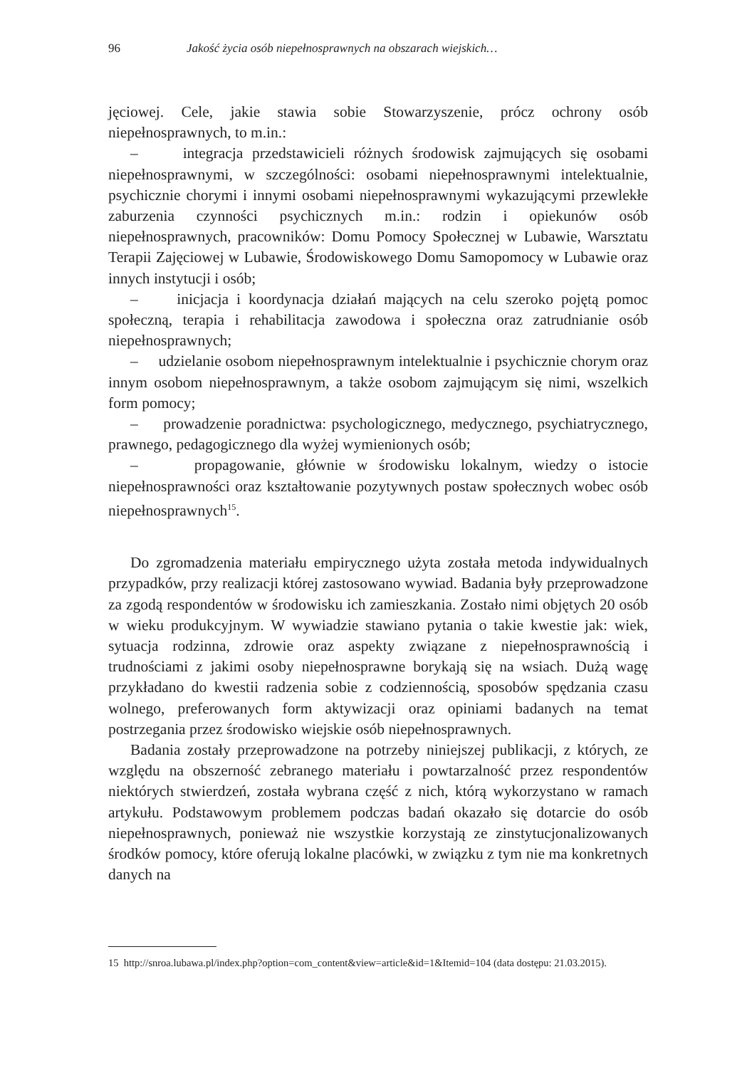96 Jakość życia osób niepełnosprawnych na obszarach wiejskich…
jęciowej. Cele, jakie stawia sobie Stowarzyszenie, prócz ochrony osób niepełnosprawnych, to m.in.:
– integracja przedstawicieli różnych środowisk zajmujących się osobami niepełnosprawnymi, w szczególności: osobami niepełnosprawnymi intelektualnie, psychicznie chorymi i innymi osobami niepełnosprawnymi wykazującymi przewlekłe zaburzenia czynności psychicznych m.in.: rodzin i opiekunów osób niepełnosprawnych, pracowników: Domu Pomocy Społecznej w Lubawie, Warsztatu Terapii Zajęciowej w Lubawie, Środowiskowego Domu Samopomocy w Lubawie oraz innych instytucji i osób;
– inicjacja i koordynacja działań mających na celu szeroko pojętą pomoc społeczną, terapia i rehabilitacja zawodowa i społeczna oraz zatrudnianie osób niepełnosprawnych;
– udzielanie osobom niepełnosprawnym intelektualnie i psychicznie chorym oraz innym osobom niepełnosprawnym, a także osobom zajmującym się nimi, wszelkich form pomocy;
– prowadzenie poradnictwa: psychologicznego, medycznego, psychiatrycznego, prawnego, pedagogicznego dla wyżej wymienionych osób;
– propagowanie, głównie w środowisku lokalnym, wiedzy o istocie niepełnosprawności oraz kształtowanie pozytywnych postaw społecznych wobec osób niepełnosprawnych<sup>15</sup>.
Do zgromadzenia materiału empirycznego użyta została metoda indywidualnych przypadków, przy realizacji której zastosowano wywiad. Badania były przeprowadzone za zgodą respondentów w środowisku ich zamieszkania. Zostało nimi objętych 20 osób w wieku produkcyjnym. W wywiadzie stawiano pytania o takie kwestie jak: wiek, sytuacja rodzinna, zdrowie oraz aspekty związane z niepełnosprawnością i trudnościami z jakimi osoby niepełnosprawne borykają się na wsiach. Dużą wagę przykładano do kwestii radzenia sobie z codziennością, sposobów spędzania czasu wolnego, preferowanych form aktywizacji oraz opiniami badanych na temat postrzegania przez środowisko wiejskie osób niepełnosprawnych.
Badania zostały przeprowadzone na potrzeby niniejszej publikacji, z których, ze względu na obszerność zebranego materiału i powtarzalność przez respondentów niektórych stwierdzeń, została wybrana część z nich, którą wykorzystano w ramach artykułu. Podstawowym problemem podczas badań okazało się dotarcie do osób niepełnosprawnych, ponieważ nie wszystkie korzystają ze zinstytucjonalizowanych środków pomocy, które oferują lokalne placówki, w związku z tym nie ma konkretnych danych na
15 http://snroa.lubawa.pl/index.php?option=com_content&view=article&id=1&Itemid=104 (data dostępu: 21.03.2015).